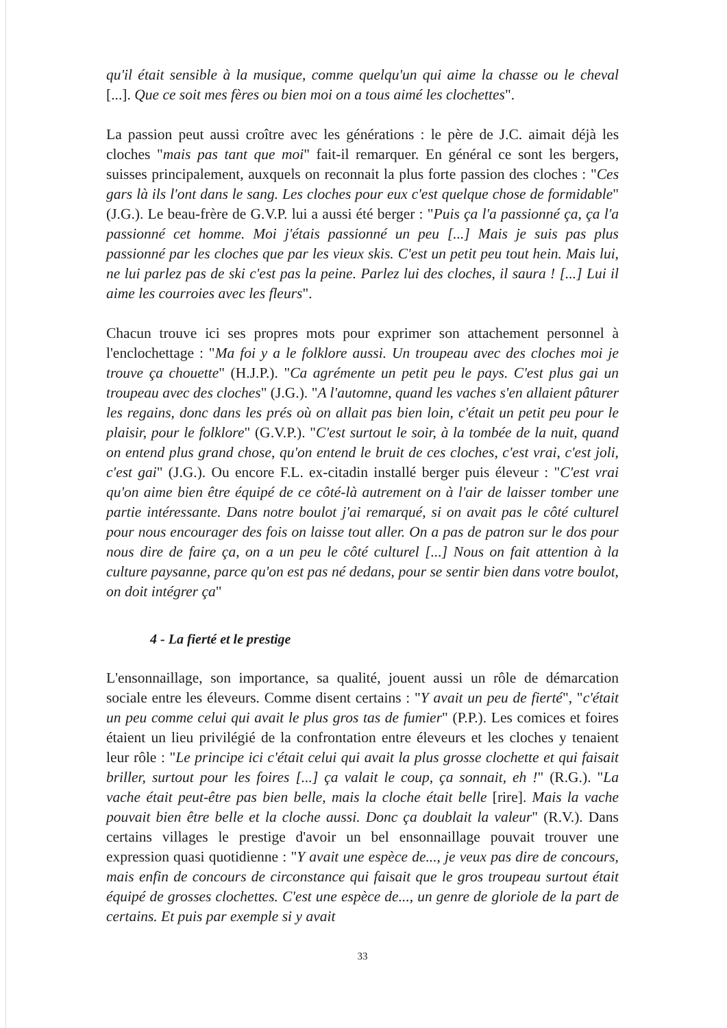qu'il était sensible à la musique, comme quelqu'un qui aime la chasse ou le cheval [...]. Que ce soit mes fères ou bien moi on a tous aimé les clochettes".
La passion peut aussi croître avec les générations : le père de J.C. aimait déjà les cloches "mais pas tant que moi" fait-il remarquer. En général ce sont les bergers, suisses principalement, auxquels on reconnait la plus forte passion des cloches : "Ces gars là ils l'ont dans le sang. Les cloches pour eux c'est quelque chose de formidable" (J.G.). Le beau-frère de G.V.P. lui a aussi été berger : "Puis ça l'a passionné ça, ça l'a passionné cet homme. Moi j'étais passionné un peu [...] Mais je suis pas plus passionné par les cloches que par les vieux skis. C'est un petit peu tout hein. Mais lui, ne lui parlez pas de ski c'est pas la peine. Parlez lui des cloches, il saura ! [...] Lui il aime les courroies avec les fleurs".
Chacun trouve ici ses propres mots pour exprimer son attachement personnel à l'enclochettage : "Ma foi y a le folklore aussi. Un troupeau avec des cloches moi je trouve ça chouette" (H.J.P.). "Ca agrémente un petit peu le pays. C'est plus gai un troupeau avec des cloches" (J.G.). "A l'automne, quand les vaches s'en allaient pâturer les regains, donc dans les prés où on allait pas bien loin, c'était un petit peu pour le plaisir, pour le folklore" (G.V.P.). "C'est surtout le soir, à la tombée de la nuit, quand on entend plus grand chose, qu'on entend le bruit de ces cloches, c'est vrai, c'est joli, c'est gai" (J.G.). Ou encore F.L. ex-citadin installé berger puis éleveur : "C'est vrai qu'on aime bien être équipé de ce côté-là autrement on à l'air de laisser tomber une partie intéressante. Dans notre boulot j'ai remarqué, si on avait pas le côté culturel pour nous encourager des fois on laisse tout aller. On a pas de patron sur le dos pour nous dire de faire ça, on a un peu le côté culturel [...] Nous on fait attention à la culture paysanne, parce qu'on est pas né dedans, pour se sentir bien dans votre boulot, on doit intégrer ça"
4 - La fierté et le prestige
L'ensonnaillage, son importance, sa qualité, jouent aussi un rôle de démarcation sociale entre les éleveurs. Comme disent certains : "Y avait un peu de fierté", "c'était un peu comme celui qui avait le plus gros tas de fumier" (P.P.). Les comices et foires étaient un lieu privilégié de la confrontation entre éleveurs et les cloches y tenaient leur rôle : "Le principe ici c'était celui qui avait la plus grosse clochette et qui faisait briller, surtout pour les foires [...] ça valait le coup, ça sonnait, eh !" (R.G.). "La vache était peut-être pas bien belle, mais la cloche était belle [rire]. Mais la vache pouvait bien être belle et la cloche aussi. Donc ça doublait la valeur" (R.V.). Dans certains villages le prestige d'avoir un bel ensonnaillage pouvait trouver une expression quasi quotidienne : "Y avait une espèce de..., je veux pas dire de concours, mais enfin de concours de circonstance qui faisait que le gros troupeau surtout était équipé de grosses clochettes. C'est une espèce de..., un genre de gloriole de la part de certains. Et puis par exemple si y avait
33